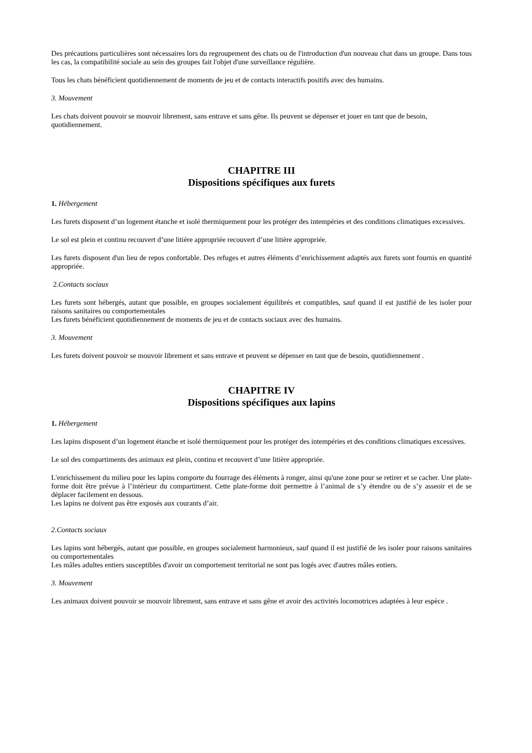Des précautions particulières sont nécessaires lors du regroupement des chats ou de l'introduction d'un nouveau chat dans un groupe. Dans tous les cas, la compatibilité sociale au sein des groupes fait l'objet d'une surveillance régulière.
Tous les chats bénéficient quotidiennement de moments de jeu et de contacts interactifs positifs avec des humains.
3. Mouvement
Les chats doivent pouvoir se mouvoir librement, sans entrave et sans gêne. Ils peuvent se dépenser et jouer en tant que de besoin, quotidiennement.
CHAPITRE III
Dispositions spécifiques aux furets
1. Hébergement
Les furets disposent d’un logement étanche et isolé thermiquement pour les protéger des intempéries et des conditions climatiques excessives.
Le sol est plein et continu recouvert d’une litière appropriée recouvert d’une litière appropriée.
Les furets disposent d'un lieu de repos confortable. Des refuges et autres éléments d’enrichissement adaptés aux furets sont fournis en quantité appropriée.
2.Contacts sociaux
Les furets sont hébergés, autant que possible, en groupes socialement équilibrés et compatibles, sauf quand il est justifié de les isoler pour raisons sanitaires ou comportementales
Les furets bénéficient quotidiennement de moments de jeu et de contacts sociaux avec des humains.
3. Mouvement
Les furets doivent pouvoir se mouvoir librement et sans entrave et peuvent se dépenser en tant que de besoin, quotidiennement .
CHAPITRE IV
Dispositions spécifiques aux lapins
1. Hébergement
Les lapins disposent d’un logement étanche et isolé thermiquement pour les protéger des intempéries et des conditions climatiques excessives.
Le sol des compartiments des animaux est plein, continu et recouvert d’une litière appropriée.
L'enrichissement du milieu pour les lapins comporte du fourrage des éléments à ronger, ainsi qu'une zone pour se retirer et se cacher. Une plate-forme doit être prévue à l’intérieur du compartiment. Cette plate-forme doit permettre à l’animal de s’y étendre ou de s’y asseoir et de se déplacer facilement en dessous.
Les lapins ne doivent pas être exposés aux courants d’air.
2.Contacts sociaux
Les lapins sont hébergés, autant que possible, en groupes socialement harmonieux, sauf quand il est justifié de les isoler pour raisons sanitaires ou comportementales
Les mâles adultes entiers susceptibles d'avoir un comportement territorial ne sont pas logés avec d'autres mâles entiers.
3. Mouvement
Les animaux doivent pouvoir se mouvoir librement, sans entrave et sans gêne et avoir des activités locomotrices adaptées à leur espèce .